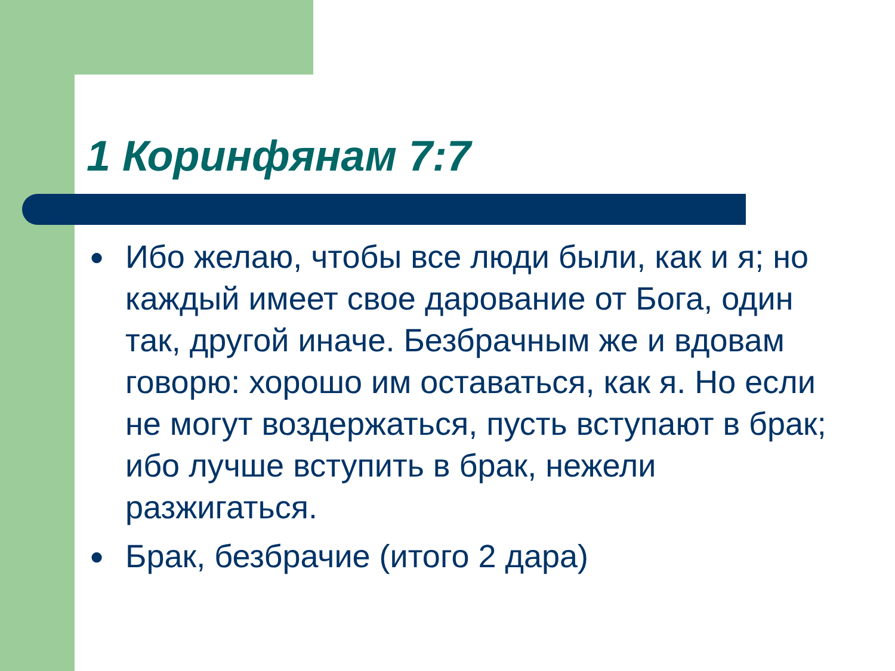1 Коринфянам 7:7
● Ибо желаю, чтобы все люди были, как и я; но каждый имеет свое дарование от Бога, один так, другой иначе. Безбрачным же и вдовам говорю: хорошо им оставаться, как я. Но если не могут воздержаться, пусть вступают в брак; ибо лучше вступить в брак, нежели разжигаться.
● Брак, безбрачие (итого 2 дара)